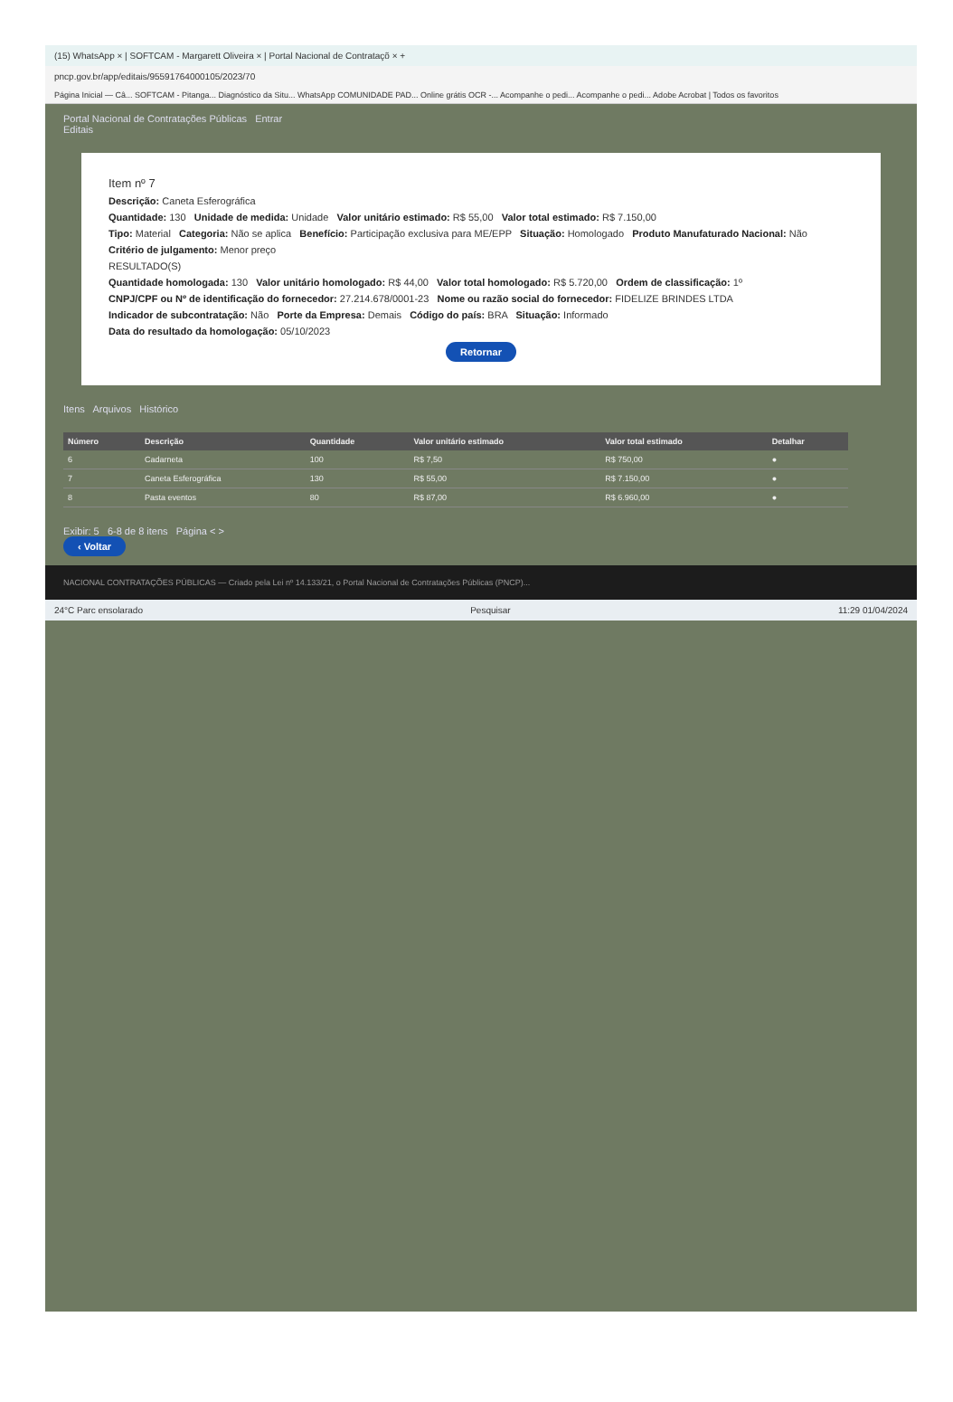(15) WhatsApp × | SOFTCAM - Margarett Oliveira × | Portal Nacional de Contrataçõ × +
pncp.gov.br/app/editais/95591764000105/2023/70
Página Inicial — Câ... SOFTCAM - Pitanga... Diagnóstico da Situ... WhatsApp COMUNIDADE PAD... Online grátis OCR -... Acompanhe o pedi... Acompanhe o pedi... Adobe Acrobat | Todos os favoritos
Portal Nacional de Contratações Públicas Entrar
Editais
Item nº 7
Descrição: Caneta Esferográfica
Quantidade: 130 Unidade de medida: Unidade Valor unitário estimado: R$ 55,00 Valor total estimado: R$ 7.150,00
Tipo: Material Categoria: Não se aplica Benefício: Participação exclusiva para ME/EPP Situação: Homologado Produto Manufaturado Nacional: Não
Critério de julgamento: Menor preço
RESULTADO(S)
Quantidade homologada: 130 Valor unitário homologado: R$ 44,00 Valor total homologado: R$ 5.720,00 Ordem de classificação: 1º
CNPJ/CPF ou Nº de identificação do fornecedor: 27.214.678/0001-23 Nome ou razão social do fornecedor: FIDELIZE BRINDES LTDA
Indicador de subcontratação: Não Porte da Empresa: Demais Código do país: BRA Situação: Informado
Data do resultado da homologação: 05/10/2023
Retornar
Itens Arquivos Histórico
| Número | Descrição | Quantidade | Valor unitário estimado | Valor total estimado | Detalhar |
| --- | --- | --- | --- | --- | --- |
| 6 | Cadarneta | 100 | R$ 7,50 | R$ 750,00 | ● |
| 7 | Caneta Esferográfica | 130 | R$ 55,00 | R$ 7.150,00 | ● |
| 8 | Pasta eventos | 80 | R$ 87,00 | R$ 6.960,00 | ● |
Exibir: 5 6-8 de 8 itens Página < >
‹ Voltar
NACIONAL CONTRATAÇÕES PÚBLICAS — Criado pela Lei nº 14.133/21, o Portal Nacional de Contratações Públicas (PNCP)...
24°C Parc ensolarado Pesquisar 11:29 01/04/2024